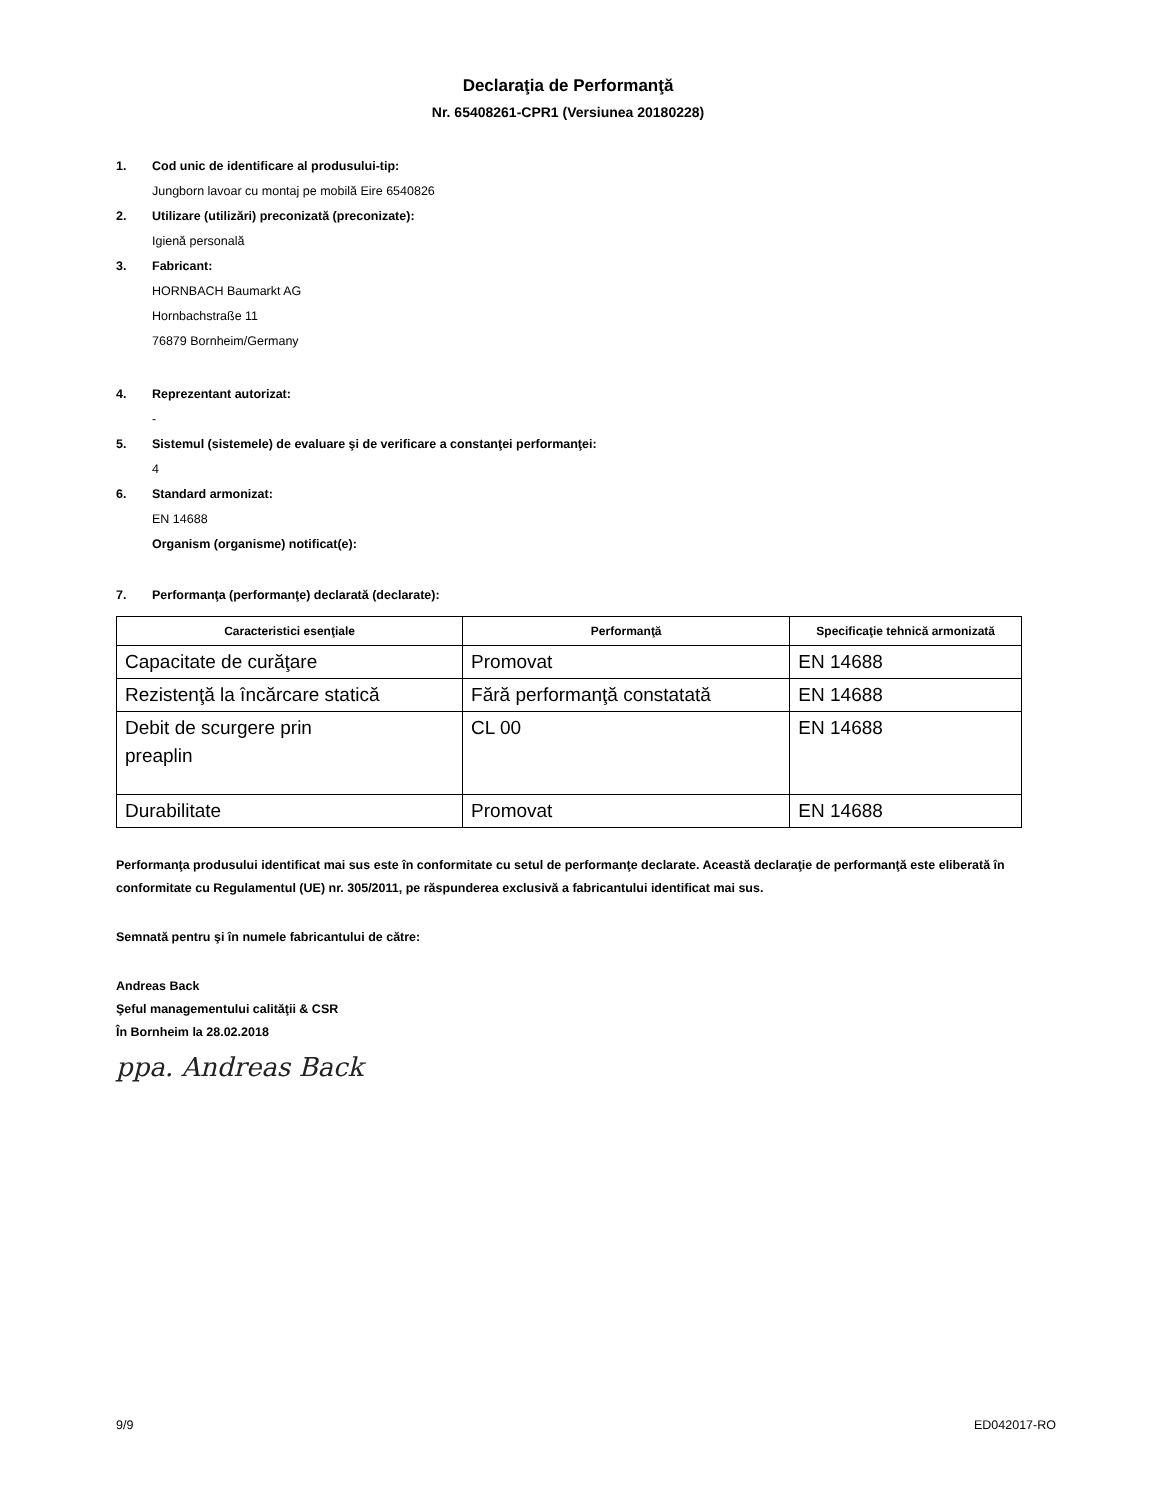Declaraţia de Performanţă
Nr. 65408261-CPR1 (Versiunea 20180228)
1. Cod unic de identificare al produsului-tip:
Jungborn lavoar cu montaj pe mobilă Eire 6540826
2. Utilizare (utilizări) preconizată (preconizate):
Igienă personală
3. Fabricant:
HORNBACH Baumarkt AG
Hornbachstraße 11
76879 Bornheim/Germany
4. Reprezentant autorizat:
-
5. Sistemul (sistemele) de evaluare şi de verificare a constanţei performanţei:
4
6. Standard armonizat:
EN 14688
Organism (organisme) notificat(e):
7. Performanţa (performanţe) declarată (declarate):
| Caracteristici esenţiale | Performanţă | Specificaţie tehnică armonizată |
| --- | --- | --- |
| Capacitate de curăţare | Promovat | EN 14688 |
| Rezistenţă la încărcare statică | Fără performanţă constatată | EN 14688 |
| Debit de scurgere prin preaplin | CL 00 | EN 14688 |
| Durabilitate | Promovat | EN 14688 |
Performanţa produsului identificat mai sus este în conformitate cu setul de performanţe declarate. Această declaraţie de performanţă este eliberată în conformitate cu Regulamentul (UE) nr. 305/2011, pe răspunderea exclusivă a fabricantului identificat mai sus.
Semnată pentru şi în numele fabricantului de către:
Andreas Back
Şeful managementului calităţii & CSR
În Bornheim la 28.02.2018
ppa. Andreas Back
9/9 ED042017-RO